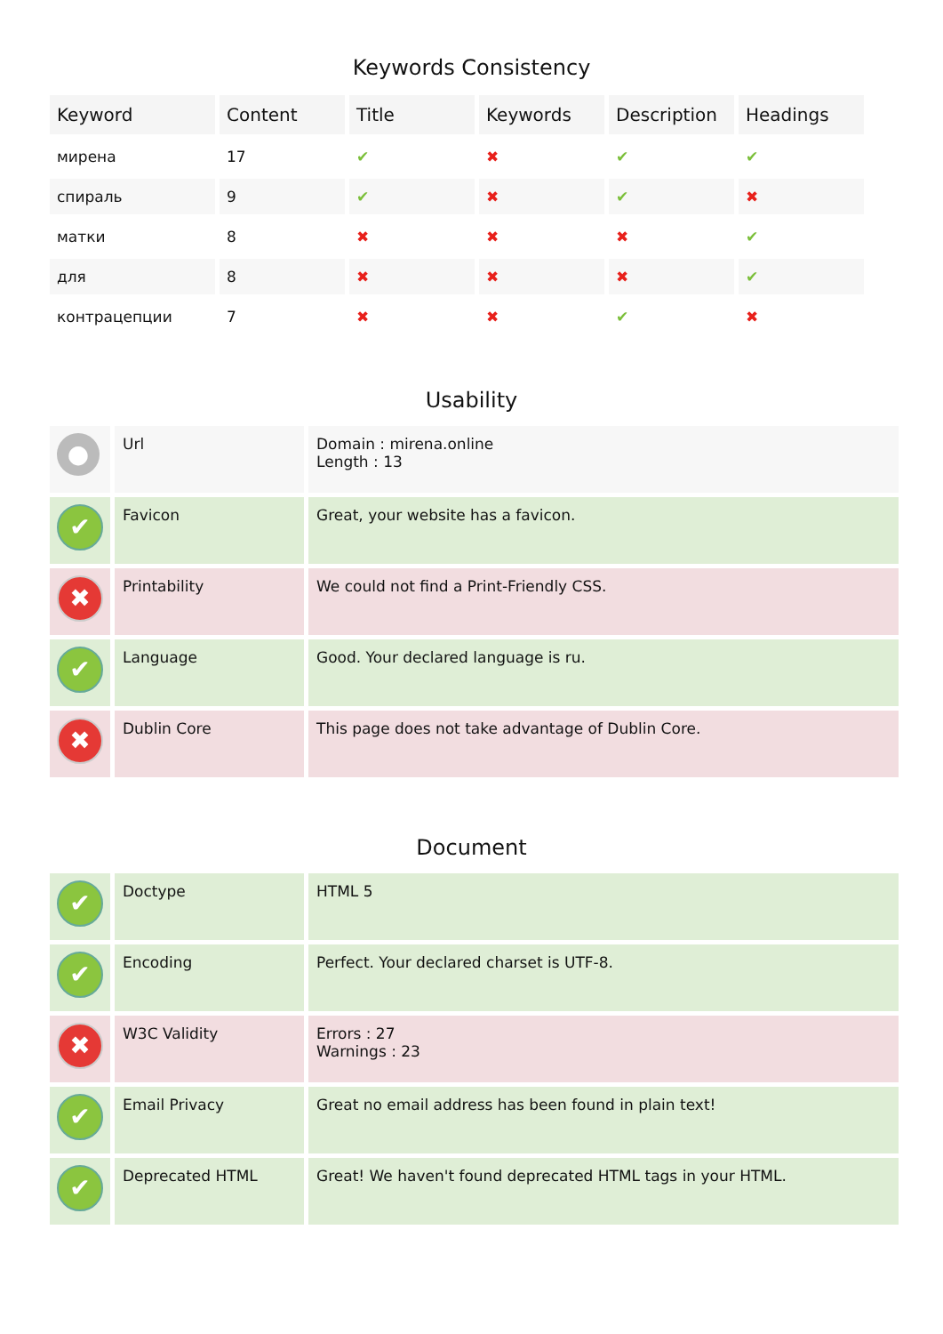Keywords Consistency
| Keyword | Content | Title | Keywords | Description | Headings |
| --- | --- | --- | --- | --- | --- |
| мирена | 17 | ✔ | ✖ | ✔ | ✔ |
| спираль | 9 | ✔ | ✖ | ✔ | ✖ |
| матки | 8 | ✖ | ✖ | ✖ | ✔ |
| для | 8 | ✖ | ✖ | ✖ | ✔ |
| контрацепции | 7 | ✖ | ✖ | ✔ | ✖ |
Usability
| ● | Url | Domain : mirena.online Length : 13 |
| ✔ | Favicon | Great, your website has a favicon. |
| ✖ | Printability | We could not find a Print-Friendly CSS. |
| ✔ | Language | Good. Your declared language is ru. |
| ✖ | Dublin Core | This page does not take advantage of Dublin Core. |
Document
| ✔ | Doctype | HTML 5 |
| ✔ | Encoding | Perfect. Your declared charset is UTF-8. |
| ✖ | W3C Validity | Errors : 27 Warnings : 23 |
| ✔ | Email Privacy | Great no email address has been found in plain text! |
| ✔ | Deprecated HTML | Great! We haven't found deprecated HTML tags in your HTML. |